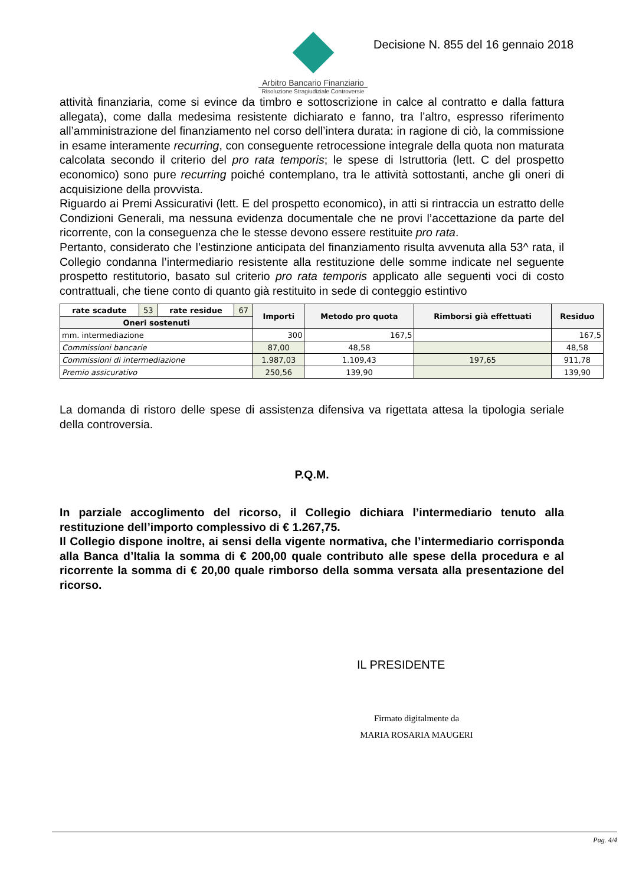Arbitro Bancario Finanziario
Risoluzione Stragiudiziale Controversie
Decisione N. 855 del 16 gennaio 2018
attività finanziaria, come si evince da timbro e sottoscrizione in calce al contratto e dalla fattura allegata), come dalla medesima resistente dichiarato e fanno, tra l’altro, espresso riferimento all’amministrazione del finanziamento nel corso dell’intera durata: in ragione di ciò, la commissione in esame interamente recurring, con conseguente retrocessione integrale della quota non maturata calcolata secondo il criterio del pro rata temporis; le spese di Istruttoria (lett. C del prospetto economico) sono pure recurring poiché contemplano, tra le attività sottostanti, anche gli oneri di acquisizione della provvista.
Riguardo ai Premi Assicurativi (lett. E del prospetto economico), in atti si rintraccia un estratto delle Condizioni Generali, ma nessuna evidenza documentale che ne provi l’accettazione da parte del ricorrente, con la conseguenza che le stesse devono essere restituite pro rata.
Pertanto, considerato che l’estinzione anticipata del finanziamento risulta avvenuta alla 53^ rata, il Collegio condanna l’intermediario resistente alla restituzione delle somme indicate nel seguente prospetto restitutorio, basato sul criterio pro rata temporis applicato alle seguenti voci di costo contrattuali, che tiene conto di quanto già restituito in sede di conteggio estintivo
| rate scadute | 53 | rate residue | 67 | Importi | Metodo pro quota | Rimborsi già effettuati | Residuo |
| Oneri sostenuti | | | | | | | |
| mm. intermediazione | | | | 300 | 167,5 | | 167,5 |
| Commissioni bancarie | | | | 87,00 | 48,58 | | 48,58 |
| Commissioni di intermediazione | | | | 1.987,03 | 1.109,43 | 197,65 | 911,78 |
| Premio assicurativo | | | | 250,56 | 139,90 | | 139,90 |
La domanda di ristoro delle spese di assistenza difensiva va rigettata attesa la tipologia seriale della controversia.
P.Q.M.
In parziale accoglimento del ricorso, il Collegio dichiara l’intermediario tenuto alla restituzione dell’importo complessivo di € 1.267,75.
Il Collegio dispone inoltre, ai sensi della vigente normativa, che l’intermediario corrisponda alla Banca d’Italia la somma di € 200,00 quale contributo alle spese della procedura e al ricorrente la somma di € 20,00 quale rimborso della somma versata alla presentazione del ricorso.
IL PRESIDENTE
Firmato digitalmente da
MARIA ROSARIA MAUGERI
Pag. 4/4